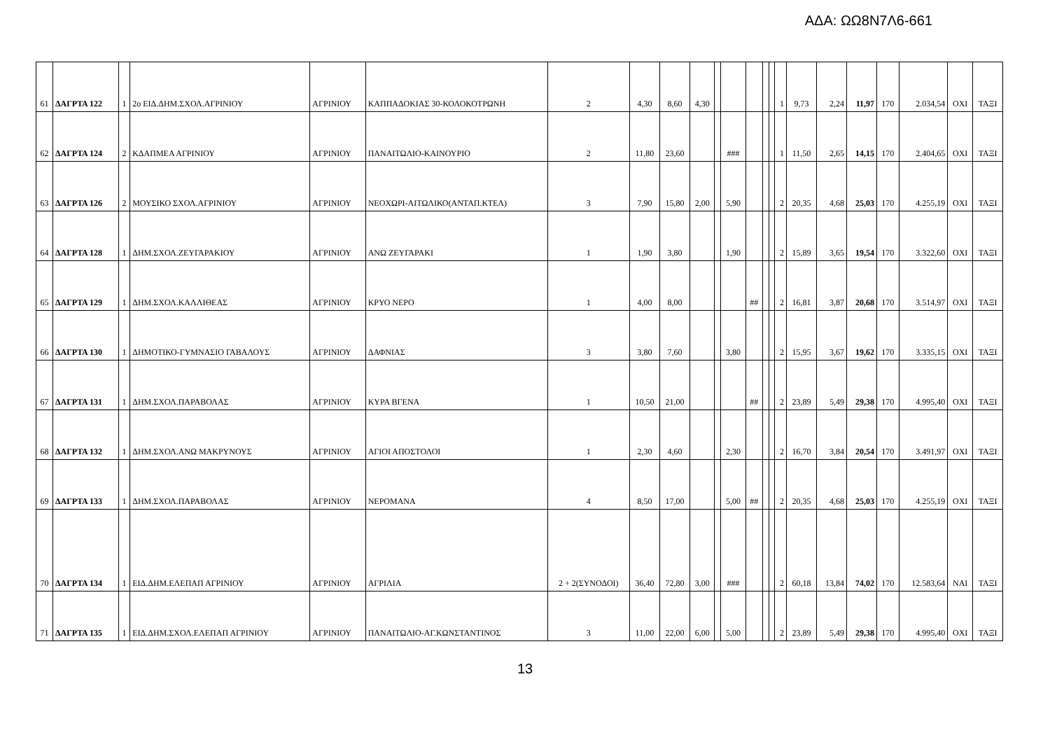ΑΔΑ: ΩΩ8Ν7Λ6-661
| 61 | ΔΑΓΡΤΑ 122 | 1 | 2ο ΕΙΔ.ΔΗΜ.ΣΧΟΛ.ΑΓΡΙΝΙΟΥ | ΑΓΡΙΝΙΟΥ | ΚΑΠΠΑΔΟΚΙΑΣ 30-ΚΟΛΟΚΟΤΡΩΝΗ | 2 | 4,30 | 8,60 | 4,30 | | | | | | 1 | 9,73 | 2,24 | 11,97 | 170 | 2.034,54 | ΟΧΙ | ΤΑΞΙ |
| 62 | ΔΑΓΡΤΑ 124 | 2 | ΚΔΑΠΜΕΑ ΑΓΡΙΝΙΟΥ | ΑΓΡΙΝΙΟΥ | ΠΑΝΑΙΤΩΛΙΟ-ΚΑΙΝΟΥΡΙΟ | 2 | 11,80 | 23,60 | | | ### | | | | 1 | 11,50 | 2,65 | 14,15 | 170 | 2.404,65 | ΟΧΙ | ΤΑΞΙ |
| 63 | ΔΑΓΡΤΑ 126 | 2 | ΜΟΥΣΙΚΟ ΣΧΟΛ.ΑΓΡΙΝΙΟΥ | ΑΓΡΙΝΙΟΥ | ΝΕΟΧΩΡΙ-ΑΙΤΩΛΙΚΟ(ΑΝΤΑΠ.ΚΤΕΛ) | 3 | 7,90 | 15,80 | 2,00 | | 5,90 | | | | 2 | 20,35 | 4,68 | 25,03 | 170 | 4.255,19 | ΟΧΙ | ΤΑΞΙ |
| 64 | ΔΑΓΡΤΑ 128 | 1 | ΔΗΜ.ΣΧΟΛ.ΖΕΥΓΑΡΑΚΙΟΥ | ΑΓΡΙΝΙΟΥ | ΑΝΩ ΖΕΥΓΑΡΑΚΙ | 1 | 1,90 | 3,80 | | | 1,90 | | | | 2 | 15,89 | 3,65 | 19,54 | 170 | 3.322,60 | ΟΧΙ | ΤΑΞΙ |
| 65 | ΔΑΓΡΤΑ 129 | 1 | ΔΗΜ.ΣΧΟΛ.ΚΑΛΛΙΘΕΑΣ | ΑΓΡΙΝΙΟΥ | ΚΡΥΟ ΝΕΡΟ | 1 | 4,00 | 8,00 | | | | ## | | | 2 | 16,81 | 3,87 | 20,68 | 170 | 3.514,97 | ΟΧΙ | ΤΑΞΙ |
| 66 | ΔΑΓΡΤΑ 130 | 1 | ΔΗΜΟΤΙΚΟ-ΓΥΜΝΑΣΙΟ ΓΑΒΑΛΟΥΣ | ΑΓΡΙΝΙΟΥ | ΔΑΦΝΙΑΣ | 3 | 3,80 | 7,60 | | | 3,80 | | | | 2 | 15,95 | 3,67 | 19,62 | 170 | 3.335,15 | ΟΧΙ | ΤΑΞΙ |
| 67 | ΔΑΓΡΤΑ 131 | 1 | ΔΗΜ.ΣΧΟΛ.ΠΑΡΑΒΟΛΑΣ | ΑΓΡΙΝΙΟΥ | ΚΥΡΑ ΒΓΕΝΑ | 1 | 10,50 | 21,00 | | | | ## | | | 2 | 23,89 | 5,49 | 29,38 | 170 | 4.995,40 | ΟΧΙ | ΤΑΞΙ |
| 68 | ΔΑΓΡΤΑ 132 | 1 | ΔΗΜ.ΣΧΟΛ.ΑΝΩ ΜΑΚΡΥΝΟΥΣ | ΑΓΡΙΝΙΟΥ | ΑΓΙΟΙ ΑΠΟΣΤΟΛΟΙ | 1 | 2,30 | 4,60 | | | 2,30 | | | | 2 | 16,70 | 3,84 | 20,54 | 170 | 3.491,97 | ΟΧΙ | ΤΑΞΙ |
| 69 | ΔΑΓΡΤΑ 133 | 1 | ΔΗΜ.ΣΧΟΛ.ΠΑΡΑΒΟΛΑΣ | ΑΓΡΙΝΙΟΥ | ΝΕΡΟΜΑΝΑ | 4 | 8,50 | 17,00 | | | 5,00 | ## | | | 2 | 20,35 | 4,68 | 25,03 | 170 | 4.255,19 | ΟΧΙ | ΤΑΞΙ |
| 70 | ΔΑΓΡΤΑ 134 | 1 | ΕΙΔ.ΔΗΜ.ΕΛΕΠΑΠ ΑΓΡΙΝΙΟΥ | ΑΓΡΙΝΙΟΥ | ΑΓΡΙΛΙΑ | 2 + 2(ΣΥΝΟΔΟΙ) | 36,40 | 72,80 | 3,00 | | ### | | | | 2 | 60,18 | 13,84 | 74,02 | 170 | 12.583,64 | ΝΑΙ | ΤΑΞΙ |
| 71 | ΔΑΓΡΤΑ 135 | 1 | ΕΙΔ.ΔΗΜ.ΣΧΟΛ.ΕΛΕΠΑΠ ΑΓΡΙΝΙΟΥ | ΑΓΡΙΝΙΟΥ | ΠΑΝΑΙΤΩΛΙΟ-ΑΓ.ΚΩΝΣΤΑΝΤΙΝΟΣ | 3 | 11,00 | 22,00 | 6,00 | | 5,00 | | | | 2 | 23,89 | 5,49 | 29,38 | 170 | 4.995,40 | ΟΧΙ | ΤΑΞΙ |
13